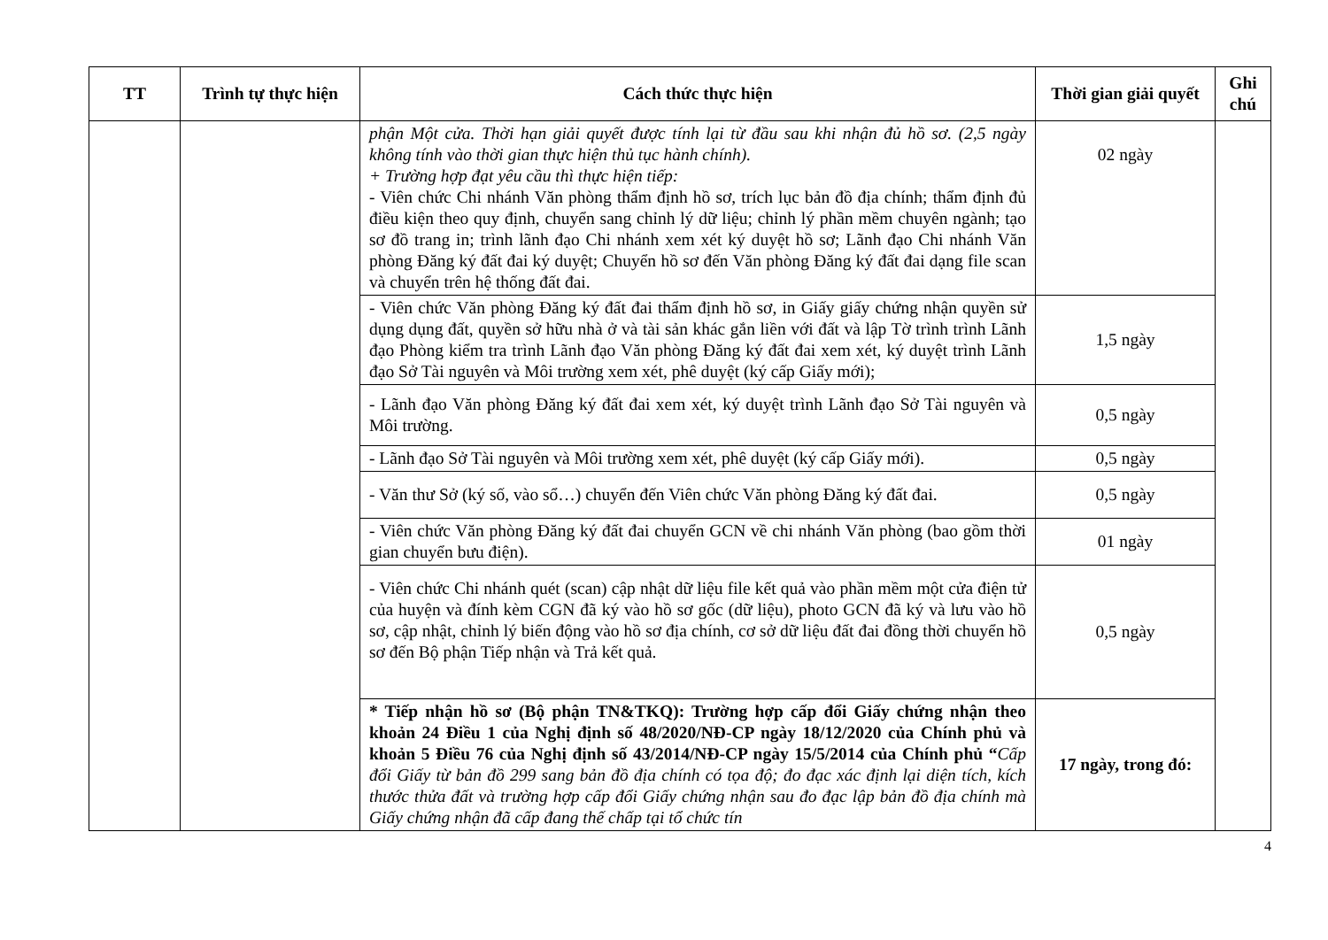| TT | Trình tự thực hiện | Cách thức thực hiện | Thời gian giải quyết | Ghi chú |
| --- | --- | --- | --- | --- |
| | | phận Một cửa. Thời hạn giải quyết được tính lại từ đầu sau khi nhận đủ hồ sơ. (2,5 ngày không tính vào thời gian thực hiện thủ tục hành chính). + Trường hợp đạt yêu cầu thì thực hiện tiếp: - Viên chức Chi nhánh Văn phòng thẩm định hồ sơ, trích lục bản đồ địa chính; thẩm định đủ điều kiện theo quy định, chuyển sang chỉnh lý dữ liệu; chỉnh lý phần mềm chuyên ngành; tạo sơ đồ trang in; trình lãnh đạo Chi nhánh xem xét ký duyệt hồ sơ; Lãnh đạo Chi nhánh Văn phòng Đăng ký đất đai ký duyệt; Chuyển hồ sơ đến Văn phòng Đăng ký đất đai dạng file scan và chuyển trên hệ thống đất đai. | 02 ngày | |
| | | - Viên chức Văn phòng Đăng ký đất đai thẩm định hồ sơ, in Giấy giấy chứng nhận quyền sử dụng dụng đất, quyền sở hữu nhà ở và tài sản khác gắn liền với đất và lập Tờ trình trình Lãnh đạo Phòng kiểm tra trình Lãnh đạo Văn phòng Đăng ký đất đai xem xét, ký duyệt trình Lãnh đạo Sở Tài nguyên và Môi trường xem xét, phê duyệt (ký cấp Giấy mới); | 1,5 ngày | |
| | | - Lãnh đạo Văn phòng Đăng ký đất đai xem xét, ký duyệt trình Lãnh đạo Sở Tài nguyên và Môi trường. | 0,5 ngày | |
| | | - Lãnh đạo Sở Tài nguyên và Môi trường xem xét, phê duyệt (ký cấp Giấy mới). | 0,5 ngày | |
| | | - Văn thư Sở (ký số, vào sổ…) chuyển đến Viên chức Văn phòng Đăng ký đất đai. | 0,5 ngày | |
| | | - Viên chức Văn phòng Đăng ký đất đai chuyển GCN về chi nhánh Văn phòng (bao gồm thời gian chuyển bưu điện). | 01 ngày | |
| | | - Viên chức Chi nhánh quét (scan) cập nhật dữ liệu file kết quả vào phần mềm một cửa điện tử của huyện và đính kèm CGN đã ký vào hồ sơ gốc (dữ liệu), photo GCN đã ký và lưu vào hồ sơ, cập nhật, chỉnh lý biến động vào hồ sơ địa chính, cơ sở dữ liệu đất đai đồng thời chuyển hồ sơ đến Bộ phận Tiếp nhận và Trả kết quả. | 0,5 ngày | |
| | | * Tiếp nhận hồ sơ (Bộ phận TN&TKQ): Trường hợp cấp đổi Giấy chứng nhận theo khoản 24 Điều 1 của Nghị định số 48/2020/NĐ-CP ngày 18/12/2020 của Chính phủ và khoản 5 Điều 76 của Nghị định số 43/2014/NĐ-CP ngày 15/5/2014 của Chính phủ “ Cấp đổi Giấy từ bản đồ 299 sang bản đồ địa chính có tọa độ; đo đạc xác định lại diện tích, kích thước thửa đất và trường hợp cấp đổi Giấy chứng nhận sau đo đạc lập bản đồ địa chính mà Giấy chứng nhận đã cấp đang thế chấp tại tổ chức tín | 17 ngày, trong đó: | |
4